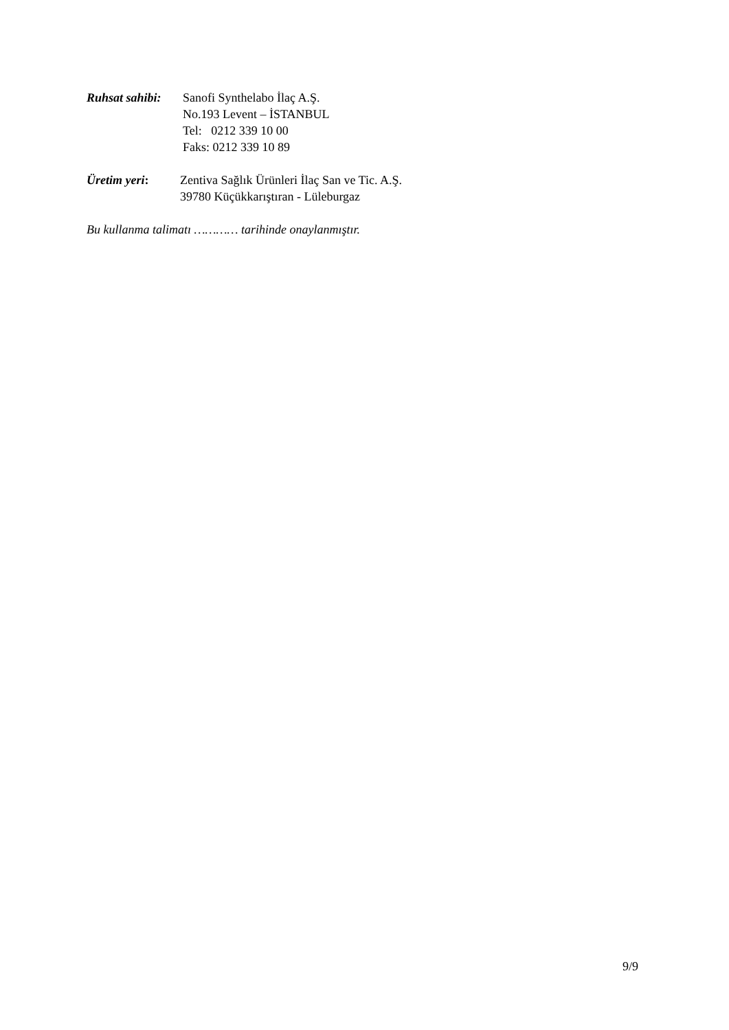Ruhsat sahibi:
Sanofi Synthelabo İlaç A.Ş.
No.193 Levent – İSTANBUL
Tel: 0212 339 10 00
Faks: 0212 339 10 89
Üretim yeri: Zentiva Sağlık Ürünleri İlaç San ve Tic. A.Ş.
39780 Küçükkarıştıran - Lüleburgaz
Bu kullanma talimatı ………… tarihinde onaylanmıştır.
9/9